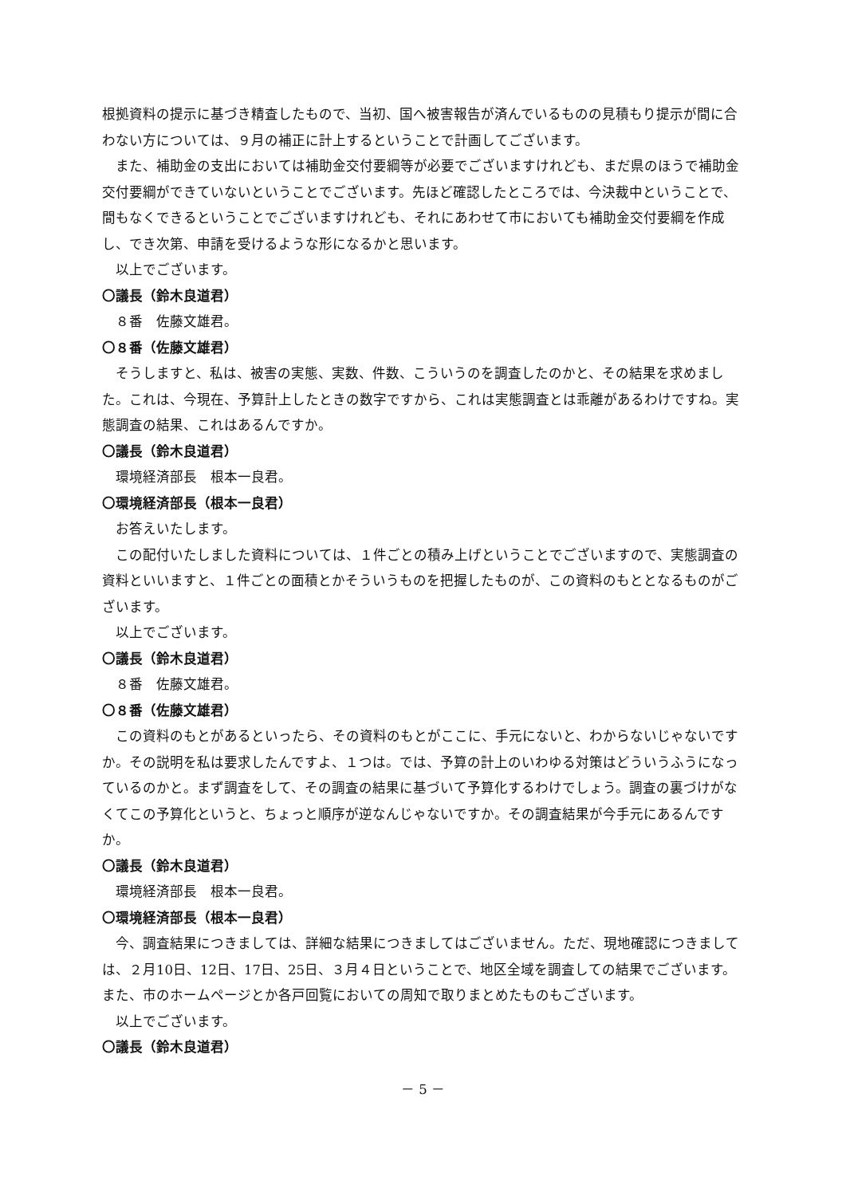根拠資料の提示に基づき精査したもので、当初、国へ被害報告が済んでいるものの見積もり提示が間に合わない方については、９月の補正に計上するということで計画してございます。
また、補助金の支出においては補助金交付要綱等が必要でございますけれども、まだ県のほうで補助金交付要綱ができていないということでございます。先ほど確認したところでは、今決裁中ということで、間もなくできるということでございますけれども、それにあわせて市においても補助金交付要綱を作成し、でき次第、申請を受けるような形になるかと思います。
以上でございます。
〇議長（鈴木良道君）
８番　佐藤文雄君。
〇８番（佐藤文雄君）
そうしますと、私は、被害の実態、実数、件数、こういうのを調査したのかと、その結果を求めました。これは、今現在、予算計上したときの数字ですから、これは実態調査とは乖離があるわけですね。実態調査の結果、これはあるんですか。
〇議長（鈴木良道君）
環境経済部長　根本一良君。
〇環境経済部長（根本一良君）
お答えいたします。
この配付いたしました資料については、１件ごとの積み上げということでございますので、実態調査の資料といいますと、１件ごとの面積とかそういうものを把握したものが、この資料のもととなるものがございます。
以上でございます。
〇議長（鈴木良道君）
８番　佐藤文雄君。
〇８番（佐藤文雄君）
この資料のもとがあるといったら、その資料のもとがここに、手元にないと、わからないじゃないですか。その説明を私は要求したんですよ、１つは。では、予算の計上のいわゆる対策はどういうふうになっているのかと。まず調査をして、その調査の結果に基づいて予算化するわけでしょう。調査の裏づけがなくてこの予算化というと、ちょっと順序が逆なんじゃないですか。その調査結果が今手元にあるんですか。
〇議長（鈴木良道君）
環境経済部長　根本一良君。
〇環境経済部長（根本一良君）
今、調査結果につきましては、詳細な結果につきましてはございません。ただ、現地確認につきましては、２月10日、12日、17日、25日、３月４日ということで、地区全域を調査しての結果でございます。また、市のホームページとか各戸回覧においての周知で取りまとめたものもございます。
以上でございます。
〇議長（鈴木良道君）
－ 5 －